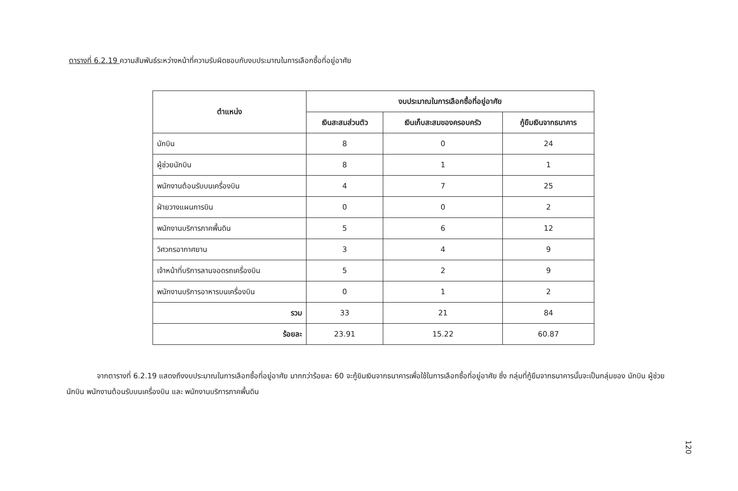ตารางที่ 6.2.19 ความสัมพันธ์ระหว่างหน้าที่ความรับผิดชอบกับงบประมาณในการเลือกซื้อที่อยู่อาศัย
| ตำแหน่ง | งบประมาณในการเลือกซื้อที่อยู่อาศัย | | |
| --- | --- | --- | --- |
| | เงินสะสมส่วนตัว | เงินเก็บสะสมของครอบครัว | กู้ยืมเงินจากธนาคาร |
| นักบิน | 8 | 0 | 24 |
| ผู้ช่วยนักบิน | 8 | 1 | 1 |
| พนักงานต้อนรับบนเครื่องบิน | 4 | 7 | 25 |
| ฝ่ายวางแผนการบิน | 0 | 0 | 2 |
| พนักงานบริการภาคพื้นดิน | 5 | 6 | 12 |
| วิศวกรอากาศยาน | 3 | 4 | 9 |
| เจ้าหน้าที่บริการลานจอดรถเครื่องบิน | 5 | 2 | 9 |
| พนักงานบริการอาหารบนเครื่องบิน | 0 | 1 | 2 |
| รวม | 33 | 21 | 84 |
| ร้อยละ | 23.91 | 15.22 | 60.87 |
จากตารางที่ 6.2.19 แสดงถึงงบประมาณในการเลือกซื้อที่อยู่อาศัย มากกว่าร้อยละ 60 จะกู้ยิมเงินจากธนาคารเพื่อใช้ในการเลือกซื้อที่อยู่อาศัย ซึ่ง กลุ่มที่กู้ยืมจากธนาคารนั้นจะเป็นกลุ่มของ นักบิน ผู้ช่วยนักบิน พนักงานต้อนรับบนเครื่องบิน และ พนักงานบริการภาคพื้นดิน
120